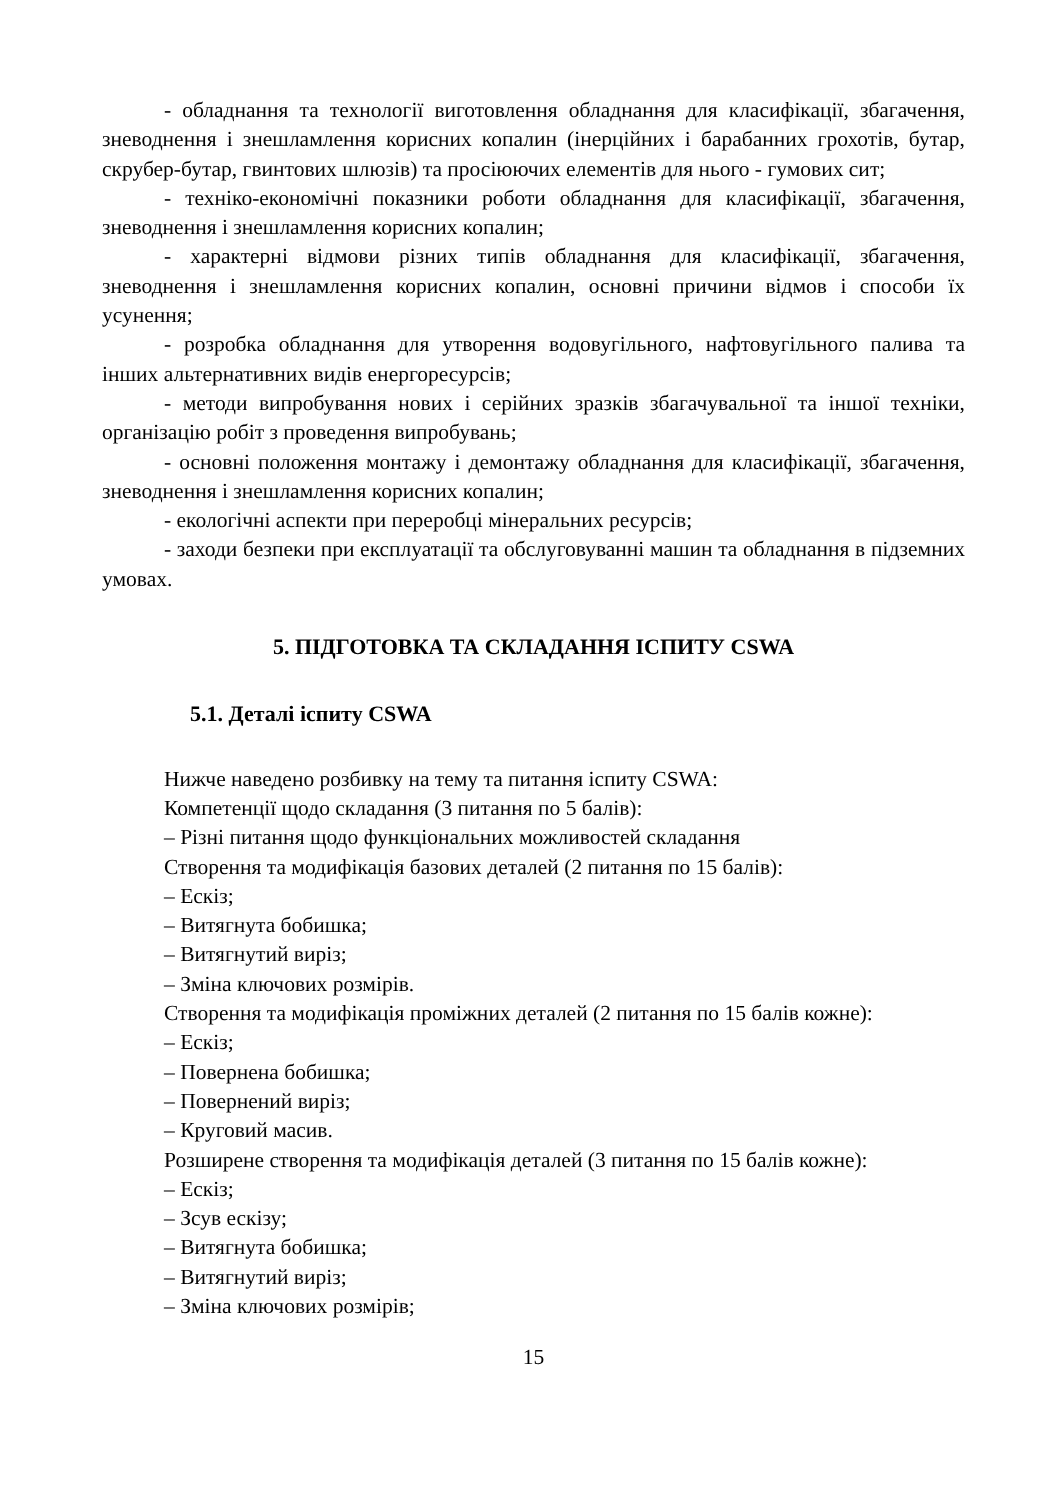- обладнання та технології виготовлення обладнання для класифікації, збагачення, зневоднення і знешламлення корисних копалин (інерційних і барабанних грохотів, бутар, скрубер-бутар, гвинтових шлюзів) та просіюючих елементів для нього - гумових сит;
- техніко-економічні показники роботи обладнання для класифікації, збагачення, зневоднення і знешламлення корисних копалин;
- характерні відмови різних типів обладнання для класифікації, збагачення, зневоднення і знешламлення корисних копалин, основні причини відмов і способи їх усунення;
- розробка обладнання для утворення водовугільного, нафтовугільного палива та інших альтернативних видів енергоресурсів;
- методи випробування нових і серійних зразків збагачувальної та іншої техніки, організацію робіт з проведення випробувань;
- основні положення монтажу і демонтажу обладнання для класифікації, збагачення, зневоднення і знешламлення корисних копалин;
- екологічні аспекти при переробці мінеральних ресурсів;
- заходи безпеки при експлуатації та обслуговуванні машин та обладнання в підземних умовах.
5. ПІДГОТОВКА ТА СКЛАДАННЯ ІСПИТУ CSWA
5.1. Деталі іспиту CSWA
Нижче наведено розбивку на тему та питання іспиту CSWA:
Компетенції щодо складання (3 питання по 5 балів):
– Різні питання щодо функціональних можливостей складання
Створення та модифікація базових деталей (2 питання по 15 балів):
– Ескіз;
– Витягнута бобишка;
– Витягнутий виріз;
– Зміна ключових розмірів.
Створення та модифікація проміжних деталей (2 питання по 15 балів кожне):
– Ескіз;
– Повернена бобишка;
– Повернений виріз;
– Круговий масив.
Розширене створення та модифікація деталей (3 питання по 15 балів кожне):
– Ескіз;
– Зсув ескізу;
– Витягнута бобишка;
– Витягнутий виріз;
– Зміна ключових розмірів;
15